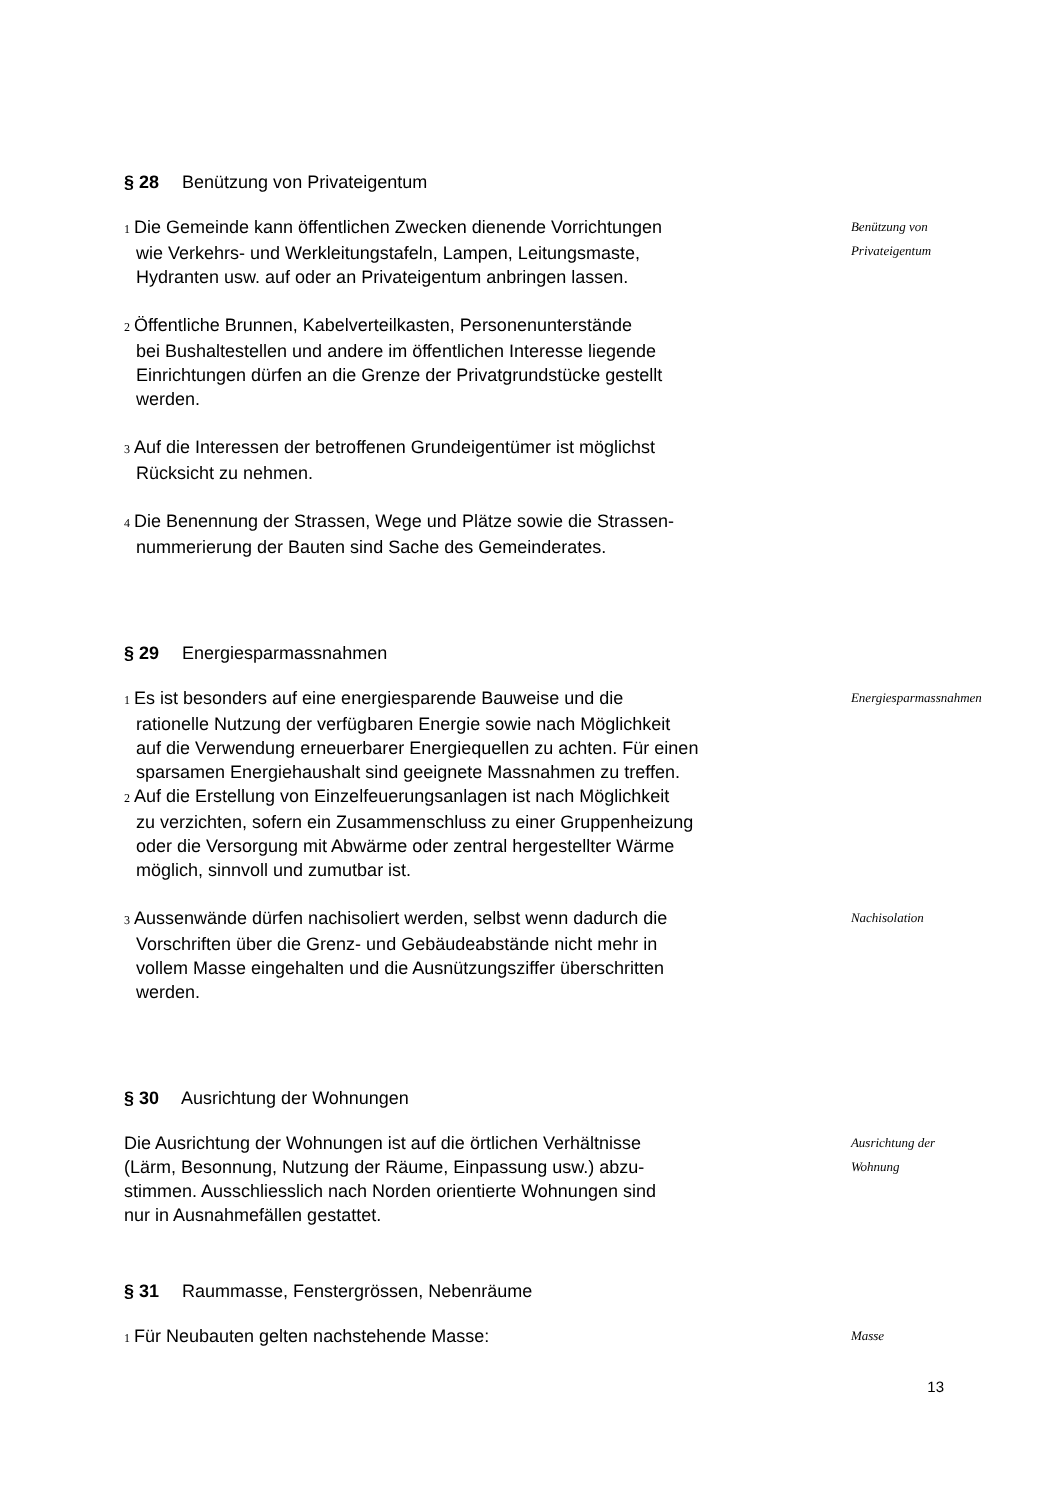§ 28 Benützung von Privateigentum
1 Die Gemeinde kann öffentlichen Zwecken dienende Vorrichtungen
wie Verkehrs- und Werkleitungstafeln, Lampen, Leitungsmaste,
Hydranten usw. auf oder an Privateigentum anbringen lassen.
2 Öffentliche Brunnen, Kabelverteilkasten, Personenunterstände
bei Bushaltestellen und andere im öffentlichen Interesse liegende
Einrichtungen dürfen an die Grenze der Privatgrundstücke gestellt
werden.
3 Auf die Interessen der betroffenen Grundeigentümer ist möglichst
Rücksicht zu nehmen.
4 Die Benennung der Strassen, Wege und Plätze sowie die Strassen-
nummerierung der Bauten sind Sache des Gemeinderates.
Benützung von
Privateigentum
§ 29 Energiesparmassnahmen
1 Es ist besonders auf eine energiesparende Bauweise und die
rationelle Nutzung der verfügbaren Energie sowie nach Möglichkeit
auf die Verwendung erneuerbarer Energiequellen zu achten. Für einen
sparsamen Energiehaushalt sind geeignete Massnahmen zu treffen.
2 Auf die Erstellung von Einzelfeuerungsanlagen ist nach Möglichkeit
zu verzichten, sofern ein Zusammenschluss zu einer Gruppenheizung
oder die Versorgung mit Abwärme oder zentral hergestellter Wärme
möglich, sinnvoll und zumutbar ist.
Energiesparmassnahmen
3 Aussenwände dürfen nachisoliert werden, selbst wenn dadurch die
Vorschriften über die Grenz- und Gebäudeabstände nicht mehr in
vollem Masse eingehalten und die Ausnützungsziffer überschritten
werden.
Nachisolation
§ 30 Ausrichtung der Wohnungen
Die Ausrichtung der Wohnungen ist auf die örtlichen Verhältnisse
(Lärm, Besonnung, Nutzung der Räume, Einpassung usw.) abzu-
stimmen. Ausschliesslich nach Norden orientierte Wohnungen sind
nur in Ausnahmefällen gestattet.
Ausrichtung der
Wohnung
§ 31 Raummasse, Fenstergrössen, Nebenräume
1 Für Neubauten gelten nachstehende Masse:
Masse
13